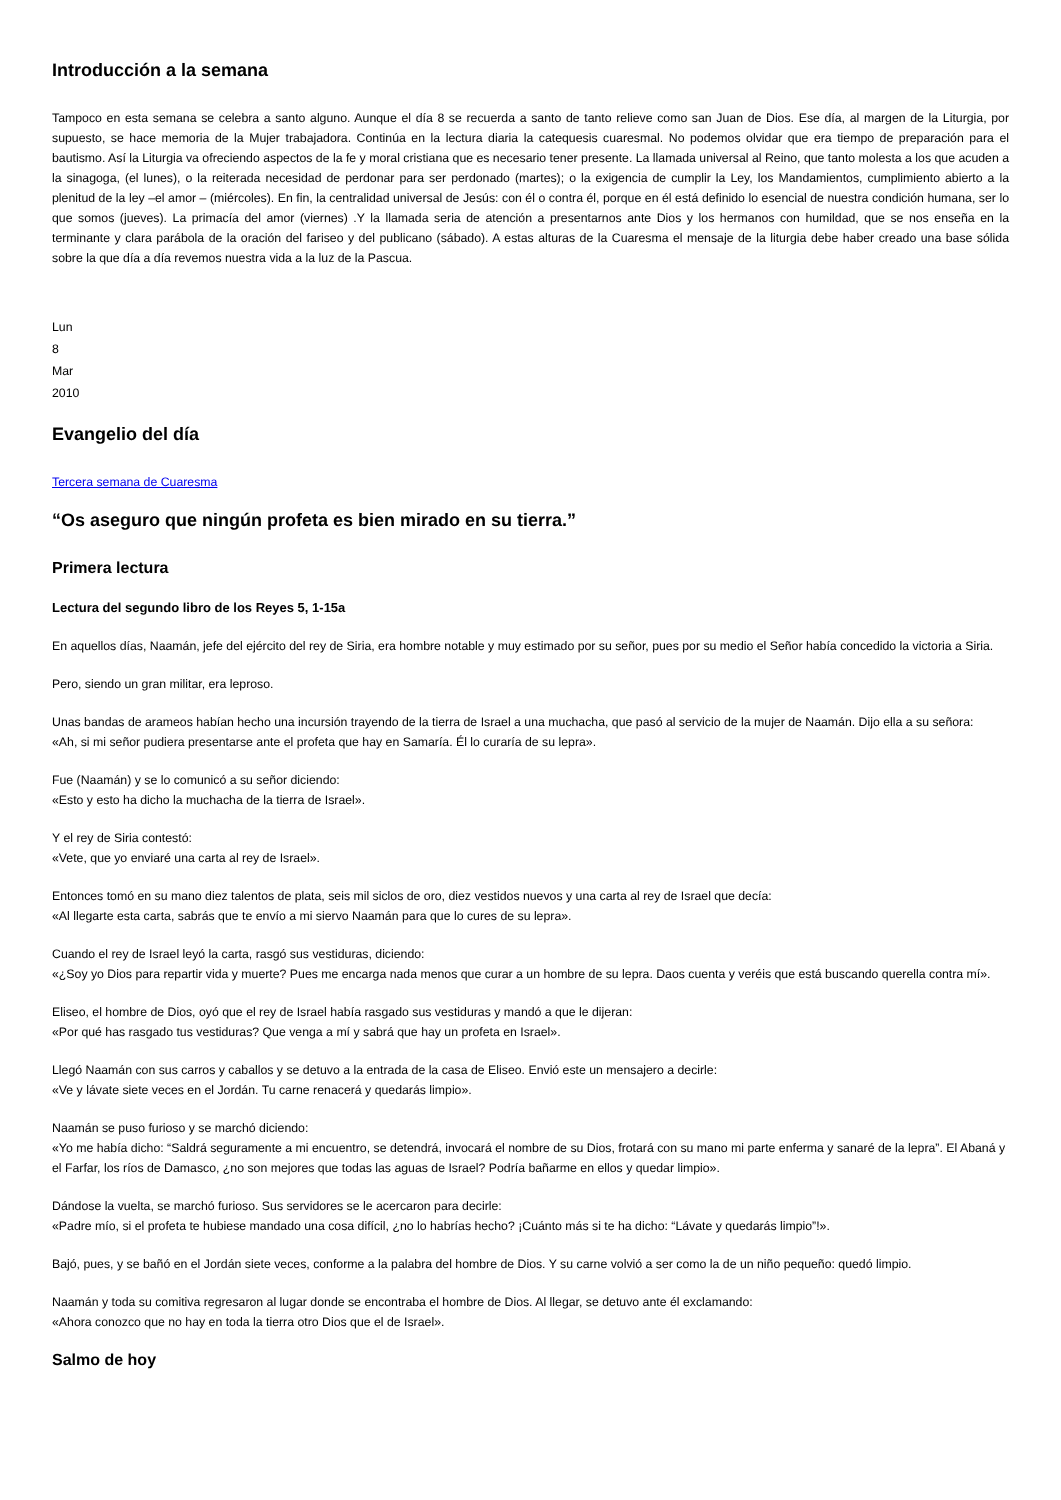Introducción a la semana
Tampoco en esta semana se celebra a santo alguno. Aunque el día 8 se recuerda a santo de tanto relieve como san Juan de Dios. Ese día, al margen de la Liturgia, por supuesto, se hace memoria de la Mujer trabajadora. Continúa en la lectura diaria la catequesis cuaresmal. No podemos olvidar que era tiempo de preparación para el bautismo. Así la Liturgia va ofreciendo aspectos de la fe y moral cristiana que es necesario tener presente. La llamada universal al Reino, que tanto molesta a los que acuden a la sinagoga, (el lunes), o la reiterada necesidad de perdonar para ser perdonado (martes); o la exigencia de cumplir la Ley, los Mandamientos, cumplimiento abierto a la plenitud de la ley –el amor – (miércoles). En fin, la centralidad universal de Jesús: con él o contra él, porque en él está definido lo esencial de nuestra condición humana, ser lo que somos (jueves). La primacía del amor (viernes) .Y la llamada seria de atención a presentarnos ante Dios y los hermanos con humildad, que se nos enseña en la terminante y clara parábola de la oración del fariseo y del publicano (sábado). A estas alturas de la Cuaresma el mensaje de la liturgia debe haber creado una base sólida sobre la que día a día revemos nuestra vida a la luz de la Pascua.
Lun
8
Mar
2010
Evangelio del día
Tercera semana de Cuaresma
“Os aseguro que ningún profeta es bien mirado en su tierra.”
Primera lectura
Lectura del segundo libro de los Reyes 5, 1-15a
En aquellos días, Naamán, jefe del ejército del rey de Siria, era hombre notable y muy estimado por su señor, pues por su medio el Señor había concedido la victoria a Siria.
Pero, siendo un gran militar, era leproso.
Unas bandas de arameos habían hecho una incursión trayendo de la tierra de Israel a una muchacha, que pasó al servicio de la mujer de Naamán. Dijo ella a su señora:
«Ah, si mi señor pudiera presentarse ante el profeta que hay en Samaría. Él lo curaría de su lepra».
Fue (Naamán) y se lo comunicó a su señor diciendo:
«Esto y esto ha dicho la muchacha de la tierra de Israel».
Y el rey de Siria contestó:
«Vete, que yo enviaré una carta al rey de Israel».
Entonces tomó en su mano diez talentos de plata, seis mil siclos de oro, diez vestidos nuevos y una carta al rey de Israel que decía:
«Al llegarte esta carta, sabrás que te envío a mi siervo Naamán para que lo cures de su lepra».
Cuando el rey de Israel leyó la carta, rasgó sus vestiduras, diciendo:
«¿Soy yo Dios para repartir vida y muerte? Pues me encarga nada menos que curar a un hombre de su lepra. Daos cuenta y veréis que está buscando querella contra mí».
Eliseo, el hombre de Dios, oyó que el rey de Israel había rasgado sus vestiduras y mandó a que le dijeran:
«Por qué has rasgado tus vestiduras? Que venga a mí y sabrá que hay un profeta en Israel».
Llegó Naamán con sus carros y caballos y se detuvo a la entrada de la casa de Eliseo. Envió este un mensajero a decirle:
«Ve y lávate siete veces en el Jordán. Tu carne renacerá y quedarás limpio».
Naamán se puso furioso y se marchó diciendo:
«Yo me había dicho: “Saldrá seguramente a mi encuentro, se detendrá, invocará el nombre de su Dios, frotará con su mano mi parte enferma y sanaré de la lepra”. El Abaná y el Farfar, los ríos de Damasco, ¿no son mejores que todas las aguas de Israel? Podría bañarme en ellos y quedar limpio».
Dándose la vuelta, se marchó furioso. Sus servidores se le acercaron para decirle:
«Padre mío, si el profeta te hubiese mandado una cosa difícil, ¿no lo habrías hecho? ¡Cuánto más si te ha dicho: “Lávate y quedarás limpio”!».
Bajó, pues, y se bañó en el Jordán siete veces, conforme a la palabra del hombre de Dios. Y su carne volvió a ser como la de un niño pequeño: quedó limpio.
Naamán y toda su comitiva regresaron al lugar donde se encontraba el hombre de Dios. Al llegar, se detuvo ante él exclamando:
«Ahora conozco que no hay en toda la tierra otro Dios que el de Israel».
Salmo de hoy